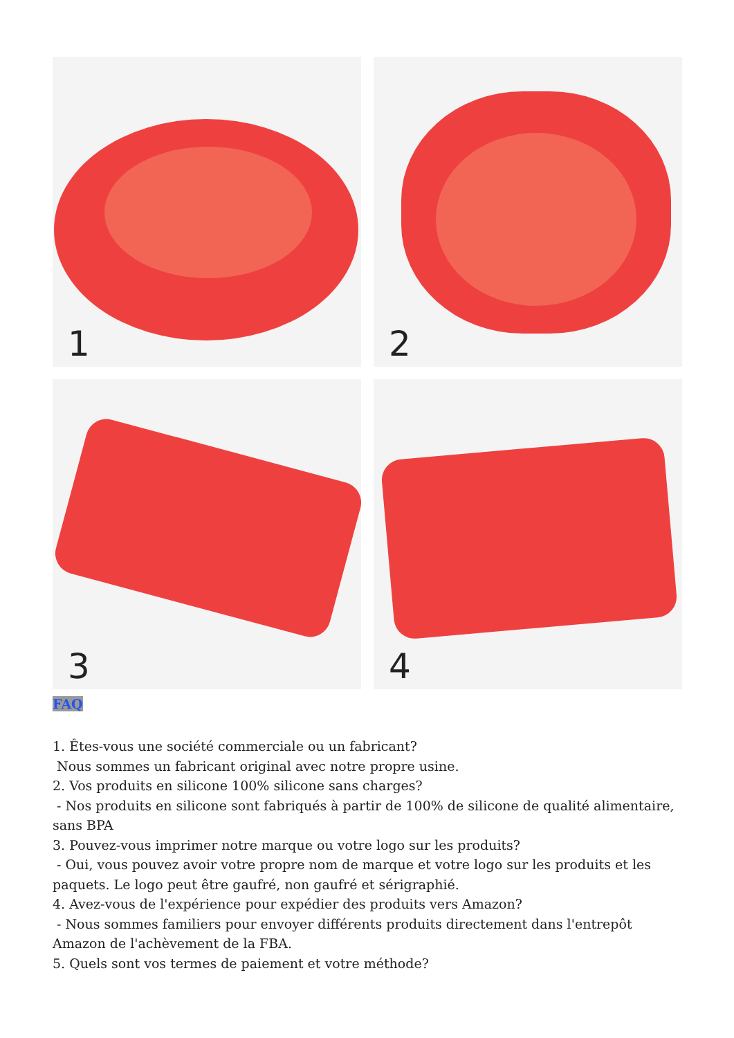1
2
3
4
FAQ
1. Êtes-vous une société commerciale ou un fabricant?
Nous sommes un fabricant original avec notre propre usine.
2. Vos produits en silicone 100% silicone sans charges?
- Nos produits en silicone sont fabriqués à partir de 100% de silicone de qualité alimentaire, sans BPA
3. Pouvez-vous imprimer notre marque ou votre logo sur les produits?
- Oui, vous pouvez avoir votre propre nom de marque et votre logo sur les produits et les paquets. Le logo peut être gaufré, non gaufré et sérigraphié.
4. Avez-vous de l'expérience pour expédier des produits vers Amazon?
- Nous sommes familiers pour envoyer différents produits directement dans l'entrepôt Amazon de l'achèvement de la FBA.
5. Quels sont vos termes de paiement et votre méthode?